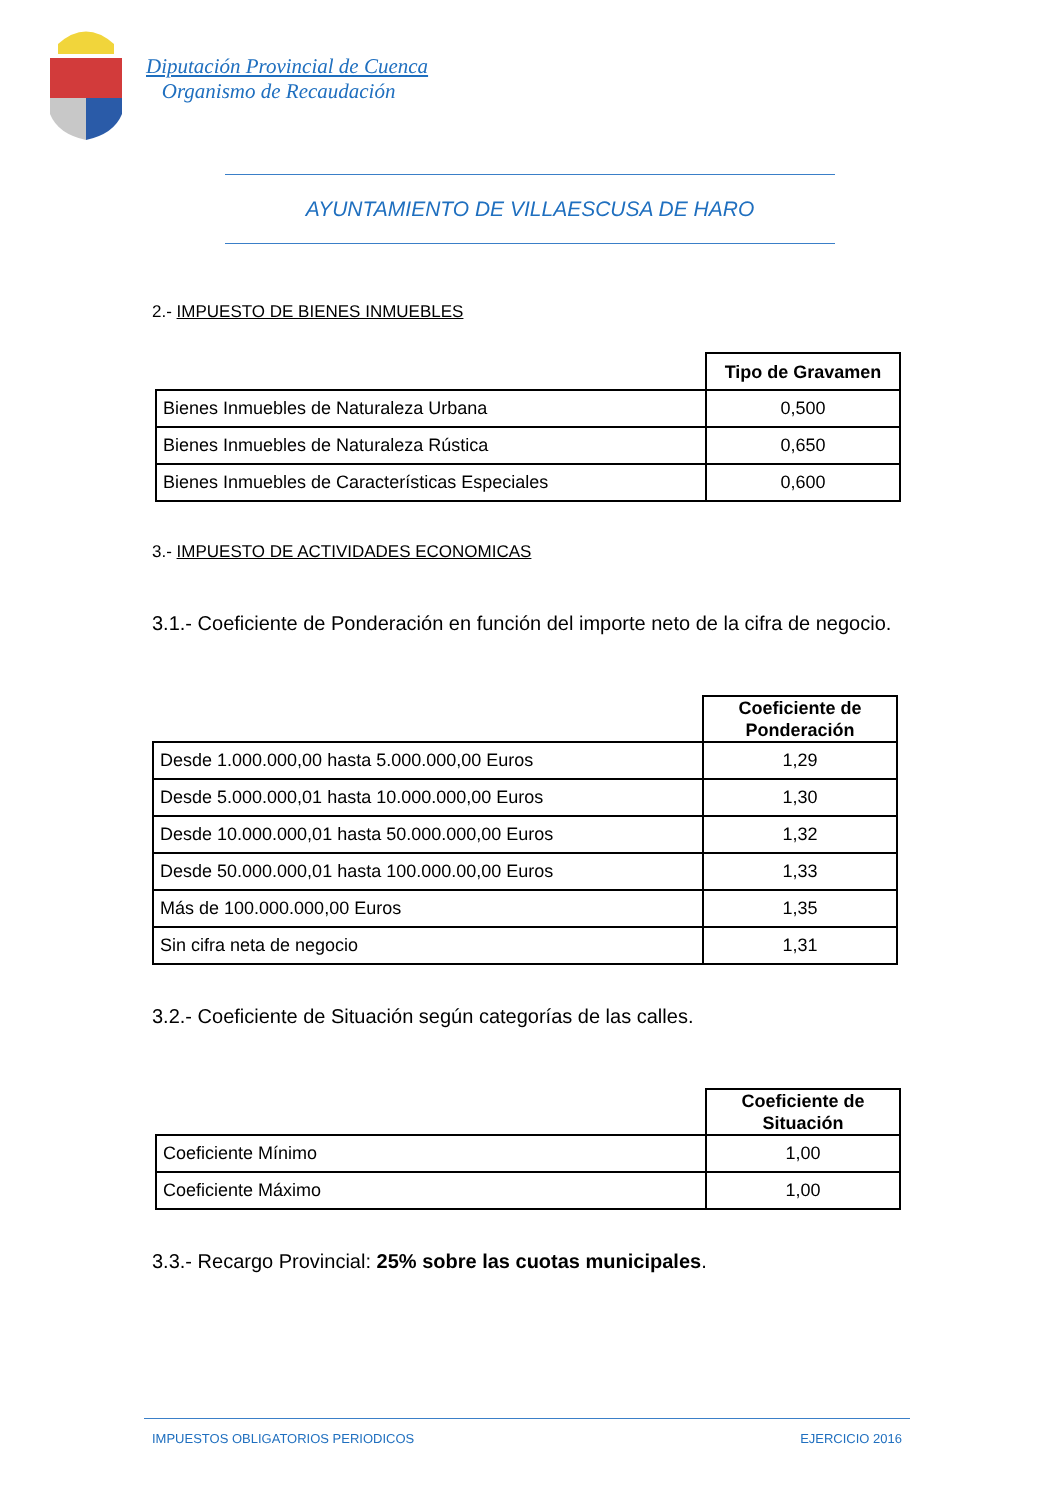Diputación Provincial de Cuenca
Organismo de Recaudación
AYUNTAMIENTO DE VILLAESCUSA DE HARO
2.- IMPUESTO DE BIENES INMUEBLES
| | Tipo de Gravamen |
| Bienes Inmuebles de Naturaleza Urbana | 0,500 |
| Bienes Inmuebles de Naturaleza Rústica | 0,650 |
| Bienes Inmuebles de Características Especiales | 0,600 |
3.- IMPUESTO DE ACTIVIDADES ECONOMICAS
3.1.- Coeficiente de Ponderación en función del importe neto de la cifra de negocio.
| | Coeficiente de Ponderación |
| Desde 1.000.000,00 hasta 5.000.000,00 Euros | 1,29 |
| Desde 5.000.000,01 hasta 10.000.000,00 Euros | 1,30 |
| Desde 10.000.000,01 hasta 50.000.000,00 Euros | 1,32 |
| Desde 50.000.000,01 hasta 100.000.00,00 Euros | 1,33 |
| Más de 100.000.000,00 Euros | 1,35 |
| Sin cifra neta de negocio | 1,31 |
3.2.- Coeficiente de Situación según categorías de las calles.
| | Coeficiente de Situación |
| Coeficiente Mínimo | 1,00 |
| Coeficiente Máximo | 1,00 |
3.3.- Recargo Provincial: 25% sobre las cuotas municipales.
IMPUESTOS OBLIGATORIOS PERIODICOS EJERCICIO 2016